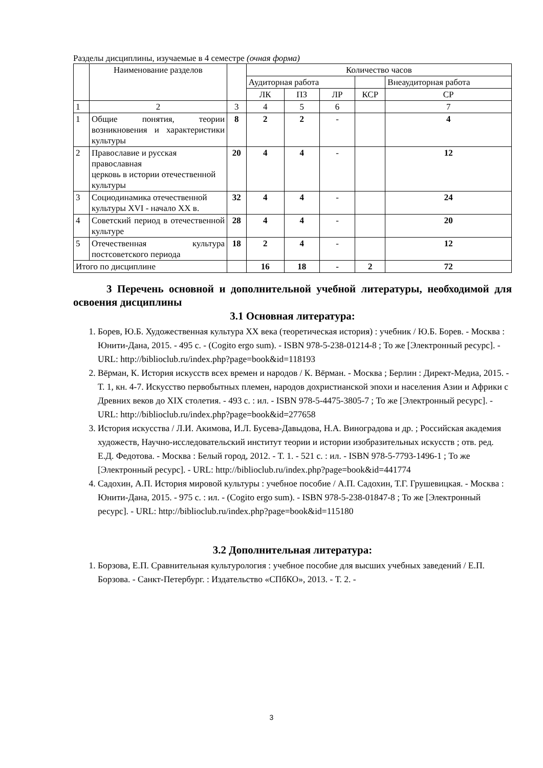Разделы дисциплины, изучаемые в 4 семестре (очная форма)
| | Наименование разделов | | Количество часов | | | | | |
| --- | --- | --- | --- | --- | --- | --- | --- | --- |
| | | | | Аудиторная работа | | | | Внеаудиторная работа |
| | | | ЛК | ПЗ | ЛР | КСР | СР | |
| 1 | 2 | 3 | 4 | 5 | 6 | | 7 | |
| 1 | Общие понятия, теории возникновения и характеристики культуры | 8 | 2 | 2 | - | | 4 | |
| 2 | Православие и русская православная церковь в истории отечественной культуры | 20 | 4 | 4 | - | | 12 | |
| 3 | Социодинамика отечественной культуры XVI - начало XX в. | 32 | 4 | 4 | - | | 24 | |
| 4 | Советский период в отечественной культуре | 28 | 4 | 4 | - | | 20 | |
| 5 | Отечественная культура постсоветского периода | 18 | 2 | 4 | - | | 12 | |
| Итого по дисциплине | | | 16 | 18 | - | 2 | 72 | |
3 Перечень основной и дополнительной учебной литературы, необходимой для освоения дисциплины
3.1 Основная литература:
1. Борев, Ю.Б. Художественная культура XX века (теоретическая история) : учебник / Ю.Б. Борев. - Москва : Юнити-Дана, 2015. - 495 с. - (Cogito ergo sum). - ISBN 978-5-238-01214-8 ; То же [Электронный ресурс]. - URL: http://biblioclub.ru/index.php?page=book&id=118193
2. Вёрман, К. История искусств всех времен и народов / К. Вёрман. - Москва ; Берлин : Директ-Медиа, 2015. - Т. 1, кн. 4-7. Искусство первобытных племен, народов дохристианской эпохи и населения Азии и Африки с Древних веков до XIX столетия. - 493 с. : ил. - ISBN 978-5-4475-3805-7 ; То же [Электронный ресурс]. - URL: http://biblioclub.ru/index.php?page=book&id=277658
3. История искусства / Л.И. Акимова, И.Л. Бусева-Давыдова, Н.А. Виноградова и др. ; Российская академия художеств, Научно-исследовательский институт теории и истории изобразительных искусств ; отв. ред. Е.Д. Федотова. - Москва : Белый город, 2012. - Т. 1. - 521 с. : ил. - ISBN 978-5-7793-1496-1 ; То же [Электронный ресурс]. - URL: http://biblioclub.ru/index.php?page=book&id=441774
4. Садохин, А.П. История мировой культуры : учебное пособие / А.П. Садохин, Т.Г. Грушевицкая. - Москва : Юнити-Дана, 2015. - 975 с. : ил. - (Cogito ergo sum). - ISBN 978-5-238-01847-8 ; То же [Электронный ресурс]. - URL: http://biblioclub.ru/index.php?page=book&id=115180
3.2 Дополнительная литература:
1. Борзова, Е.П. Сравнительная культурология : учебное пособие для высших учебных заведений / Е.П. Борзова. - Санкт-Петербург. : Издательство «СПбКО», 2013. - Т. 2. -
3